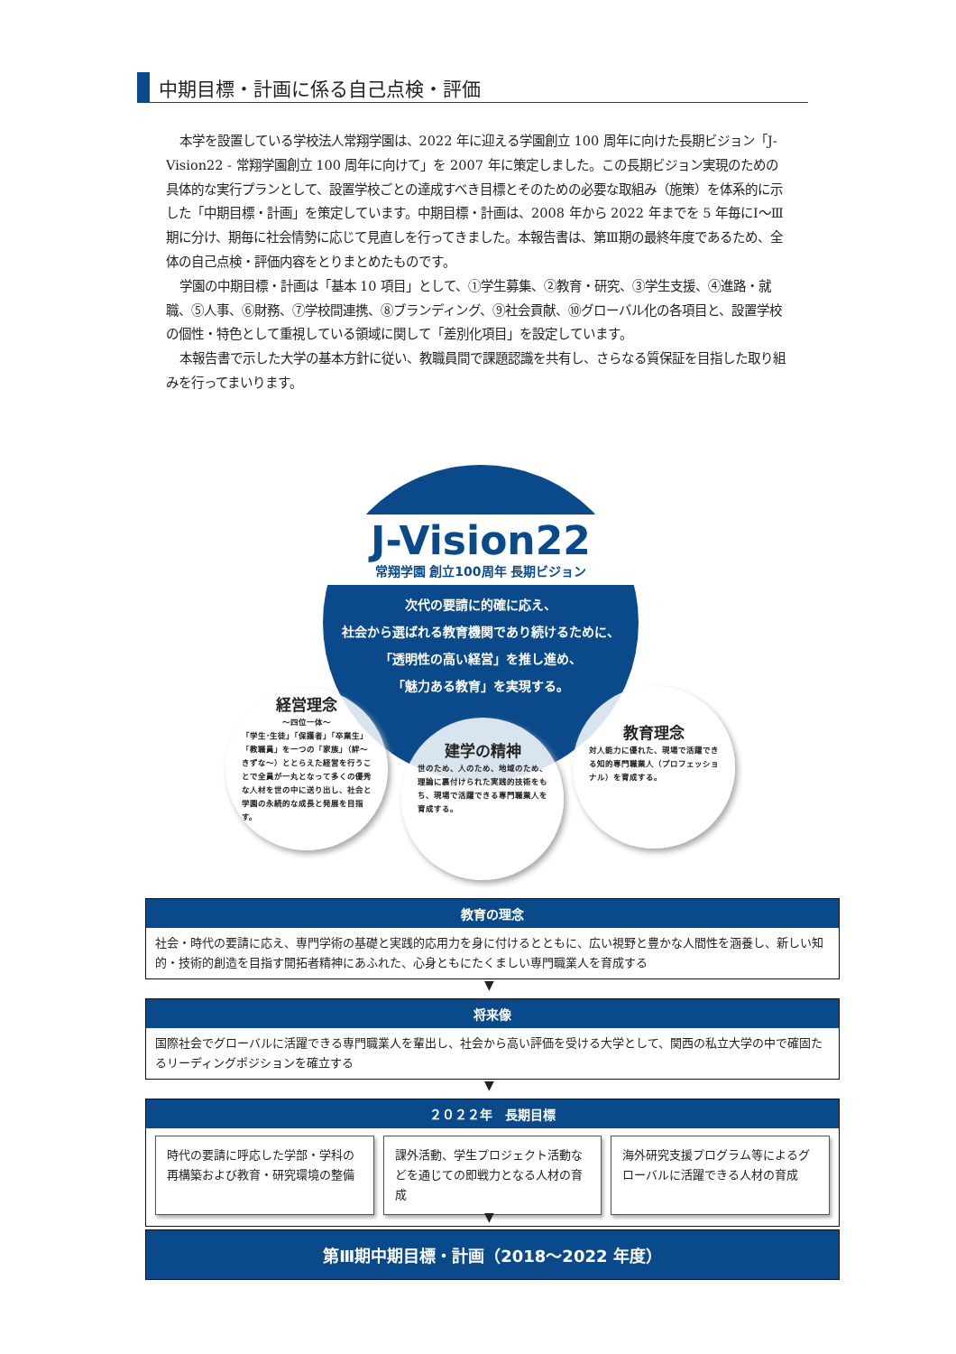中期目標・計画に係る自己点検・評価
本学を設置している学校法人常翔学園は、2022 年に迎える学園創立 100 周年に向けた長期ビジョン「J-Vision22 - 常翔学園創立 100 周年に向けて」を 2007 年に策定しました。この長期ビジョン実現のための具体的な実行プランとして、設置学校ごとの達成すべき目標とそのための必要な取組み（施策）を体系的に示した「中期目標・計画」を策定しています。中期目標・計画は、2008 年から 2022 年までを 5 年毎にⅠ～Ⅲ期に分け、期毎に社会情勢に応じて見直しを行ってきました。本報告書は、第Ⅲ期の最終年度であるため、全体の自己点検・評価内容をとりまとめたものです。
学園の中期目標・計画は「基本 10 項目」として、①学生募集、②教育・研究、③学生支援、④進路・就職、⑤人事、⑥財務、⑦学校間連携、⑧ブランディング、⑨社会貢献、⑩グローバル化の各項目と、設置学校の個性・特色として重視している領域に関して「差別化項目」を設定しています。
本報告書で示した大学の基本方針に従い、教職員間で課題認識を共有し、さらなる質保証を目指した取り組みを行ってまいります。
J-Vision22
常翔学園 創立100周年 長期ビジョン
次代の要請に的確に応え、
社会から選ばれる教育機関であり続けるために、
「透明性の高い経営」を推し進め、
「魅力ある教育」を実現する。
経営理念
～四位一体～
「学生･生徒」「保護者」「卒業生」「教職員」を一つの「家族」（絆～きずな～）ととらえた経営を行うことで全員が一丸となって多くの優秀な人材を世の中に送り出し、社会と学園の永続的な成長と発展を目指す。
建学の精神
世のため、人のため、地域のため、理論に裏付けられた実践的技術をもち、現場で活躍できる専門職業人を育成する。
教育理念
対人能力に優れた、現場で活躍できる知的専門職業人（プロフェッショナル）を育成する。
教育の理念
社会・時代の要請に応え、専門学術の基礎と実践的応用力を身に付けるとともに、広い視野と豊かな人間性を涵養し、新しい知的・技術的創造を目指す開拓者精神にあふれた、心身ともにたくましい専門職業人を育成する
▼
将来像
国際社会でグローバルに活躍できる専門職業人を輩出し、社会から高い評価を受ける大学として、関西の私立大学の中で確固たるリーディングポジションを確立する
▼
２０２２年　長期目標
時代の要請に呼応した学部・学科の再構築および教育・研究環境の整備
課外活動、学生プロジェクト活動などを通じての即戦力となる人材の育成
海外研究支援プログラム等によるグローバルに活躍できる人材の育成
▼
第Ⅲ期中期目標・計画（2018～2022 年度）